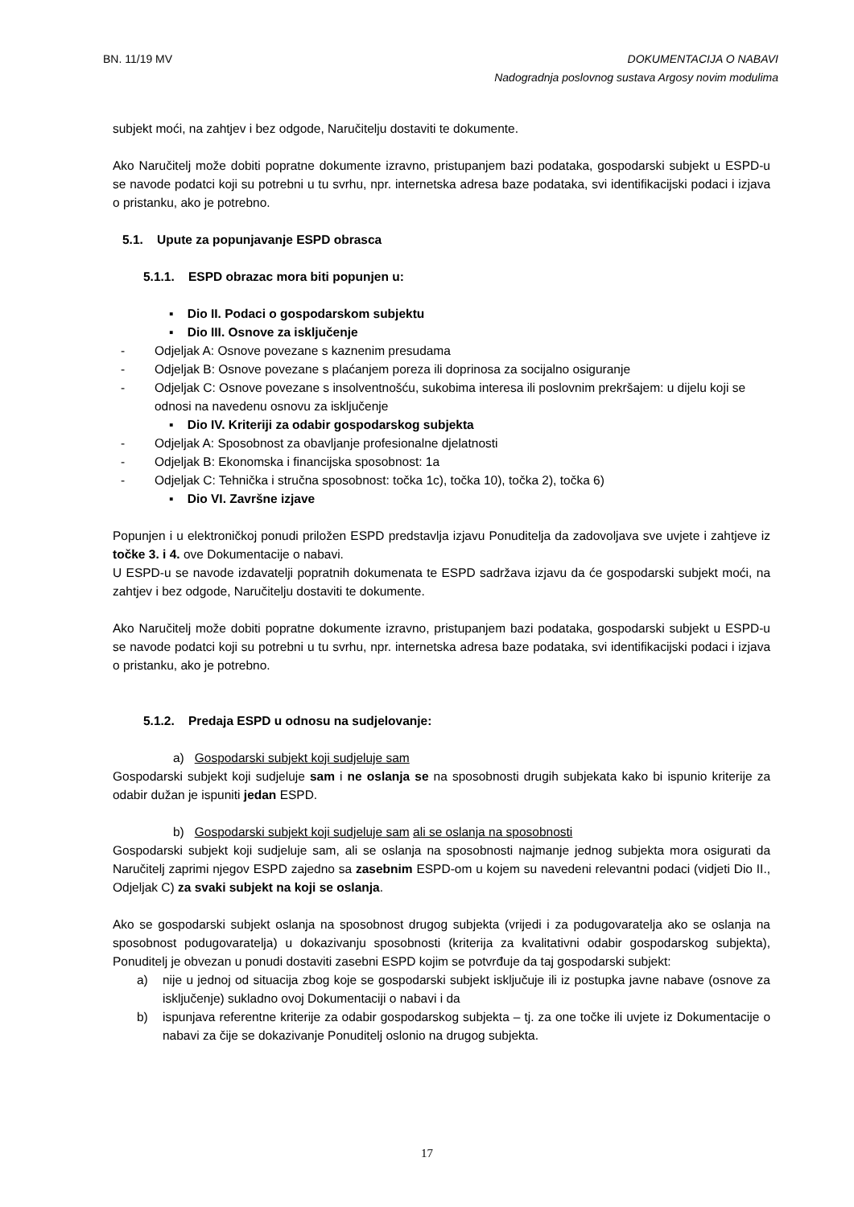BN. 11/19 MV DOKUMENTACIJA O NABAVI
Nadogradnja poslovnog sustava Argosy novim modulima
subjekt moći, na zahtjev i bez odgode, Naručitelju dostaviti te dokumente.
Ako Naručitelj može dobiti popratne dokumente izravno, pristupanjem bazi podataka, gospodarski subjekt u ESPD-u se navode podatci koji su potrebni u tu svrhu, npr. internetska adresa baze podataka, svi identifikacijski podaci i izjava o pristanku, ako je potrebno.
5.1. Upute za popunjavanje ESPD obrasca
5.1.1. ESPD obrazac mora biti popunjen u:
▪ Dio II. Podaci o gospodarskom subjektu
▪ Dio III. Osnove za isključenje
- Odjeljak A: Osnove povezane s kaznenim presudama
- Odjeljak B: Osnove povezane s plaćanjem poreza ili doprinosa za socijalno osiguranje
- Odjeljak C: Osnove povezane s insolventnošću, sukobima interesa ili poslovnim prekršajem: u dijelu koji se odnosi na navedenu osnovu za isključenje
▪ Dio IV. Kriteriji za odabir gospodarskog subjekta
- Odjeljak A: Sposobnost za obavljanje profesionalne djelatnosti
- Odjeljak B: Ekonomska i financijska sposobnost: 1a
- Odjeljak C: Tehnička i stručna sposobnost: točka 1c), točka 10), točka 2), točka 6)
▪ Dio VI. Završne izjave
Popunjen i u elektroničkoj ponudi priložen ESPD predstavlja izjavu Ponuditelja da zadovoljava sve uvjete i zahtjeve iz točke 3. i 4. ove Dokumentacije o nabavi.
U ESPD-u se navode izdavatelji popratnih dokumenata te ESPD sadržava izjavu da će gospodarski subjekt moći, na zahtjev i bez odgode, Naručitelju dostaviti te dokumente.
Ako Naručitelj može dobiti popratne dokumente izravno, pristupanjem bazi podataka, gospodarski subjekt u ESPD-u se navode podatci koji su potrebni u tu svrhu, npr. internetska adresa baze podataka, svi identifikacijski podaci i izjava o pristanku, ako je potrebno.
5.1.2. Predaja ESPD u odnosu na sudjelovanje:
a) Gospodarski subjekt koji sudjeluje sam
Gospodarski subjekt koji sudjeluje sam i ne oslanja se na sposobnosti drugih subjekata kako bi ispunio kriterije za odabir dužan je ispuniti jedan ESPD.
b) Gospodarski subjekt koji sudjeluje sam ali se oslanja na sposobnosti
Gospodarski subjekt koji sudjeluje sam, ali se oslanja na sposobnosti najmanje jednog subjekta mora osigurati da Naručitelj zaprimi njegov ESPD zajedno sa zasebnim ESPD-om u kojem su navedeni relevantni podaci (vidjeti Dio II., Odjeljak C) za svaki subjekt na koji se oslanja.
Ako se gospodarski subjekt oslanja na sposobnost drugog subjekta (vrijedi i za podugovaratelja ako se oslanja na sposobnost podugovaratelja) u dokazivanju sposobnosti (kriterija za kvalitativni odabir gospodarskog subjekta), Ponuditelj je obvezan u ponudi dostaviti zasebni ESPD kojim se potvrđuje da taj gospodarski subjekt:
a) nije u jednoj od situacija zbog koje se gospodarski subjekt isključuje ili iz postupka javne nabave (osnove za isključenje) sukladno ovoj Dokumentaciji o nabavi i da
b) ispunjava referentne kriterije za odabir gospodarskog subjekta – tj. za one točke ili uvjete iz Dokumentacije o nabavi za čije se dokazivanje Ponuditelj oslonio na drugog subjekta.
17